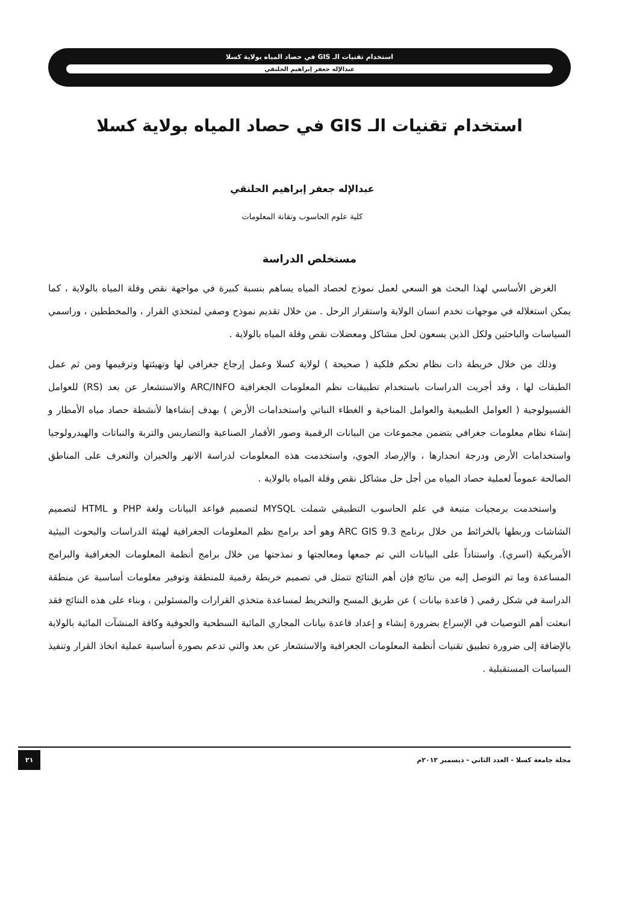استخدام تقنيات الـ GIS في حصاد المياه بولاية كسلا
عبدالإله جعفر إبراهيم الحلنقي
استخدام تقنيات الـ GIS في حصاد المياه بولاية كسلا
عبدالإله جعفر إبراهيم الحلنقي
كلية علوم الحاسوب وتقانة المعلومات
مستخلص الدراسة
الغرض الأساسي لهذا البحث هو السعي لعمل نموذج لحصاد المياه يساهم بنسبة كبيرة في مواجهة نقص وقلة المياه بالولاية ، كما يمكن استغلاله في موجهات تخدم انسان الولاية واستقرار الرحل . من خلال تقديم نموذج وصفي لمتخذي القرار ، والمخططين ، وراسمي السياسات والباحثين ولكل الذين يسعون لحل مشاكل ومعضلات نقص وقلة المياه بالولاية .
وذلك من خلال خريطة ذات نظام تحكم فلكية ( صحيحة ) لولاية كسلا وعمل إرجاع جغرافي لها وتهيئتها وترقيمها ومن ثم عمل الطبقات لها ، وقد أجريت الدراسات باستخدام تطبيقات نظم المعلومات الجغرافية ARC/INFO والاستشعار عن بعد (RS) للعوامل الفسيولوجية ( العوامل الطبيعية والعوامل المناخية و الغطاء النباتي واستخدامات الأرض ) بهدف إنشاءها لأنشطة حصاد مياه الأمطار و إنشاء نظام معلومات جغرافي يتضمن مجموعات من البيانات الرقمية وصور الأقمار الصناعية والتضاريس والتربة والنباتات والهيدرولوجيا واستخدامات الأرض ودرجة انحدارها ، والإرصاد الجوي، واستخدمت هذه المعلومات لدراسة الانهر والخيران والتعرف على المناطق الصالحة عموماً لعملية حصاد المياه من أجل حل مشاكل نقص وقلة المياه بالولاية .
واستخدمت برمجيات متبعة في علم الحاسوب التطبيقي شملت MYSQL لتصميم قواعد البيانات ولغة PHP و HTML لتصميم الشاشات وربطها بالخرائط من خلال برنامج ARC GIS 9.3 وهو أحد برامج نظم المعلومات الجغرافية لهيئة الدراسات والبحوث البيئية الأمريكية (اسري). واستناداً على البيانات التي تم جمعها ومعالجتها و نمذجتها من خلال برامج أنظمة المعلومات الجغرافية والبرامج المساعدة وما تم التوصل إليه من نتائج فإن أهم النتائج تتمثل في تصميم خريطة رقمية للمنطقة وتوفير معلومات أساسية عن منطقة الدراسة في شكل رقمي ( قاعدة بيانات ) عن طريق المسح والتخريط لمساعدة متخذي القرارات والمسئولين ، وبناء على هذه النتائج فقد انبعثت أهم التوصيات في الإسراع بضرورة إنشاء و إعداد قاعدة بيانات المجاري المائية السطحية والجوفية وكافة المنشآت المائية بالولاية بالإضافة إلى ضرورة تطبيق تقنيات أنظمة المعلومات الجغرافية والاستشعار عن بعد والتي تدعم بصورة أساسية عملية اتخاذ القرار وتنفيذ السياسات المستقبلية .
مجلة جامعة كسلا - العدد الثاني - ديسمبر ٢٠١٢م ٢١